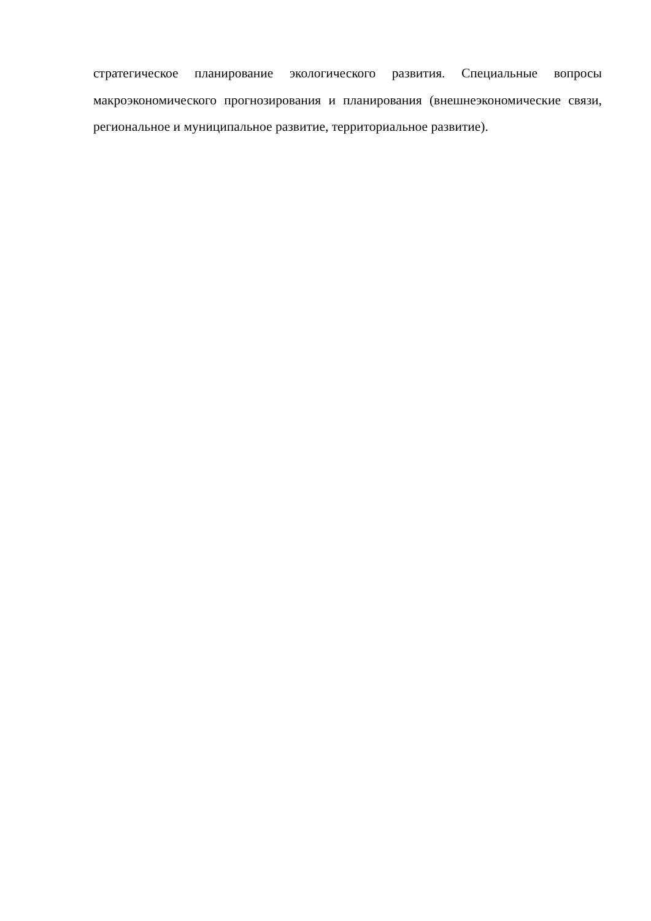стратегическое планирование экологического развития. Специальные вопросы макроэкономического прогнозирования и планирования (внешнеэкономические связи, региональное и муниципальное развитие, территориальное развитие).